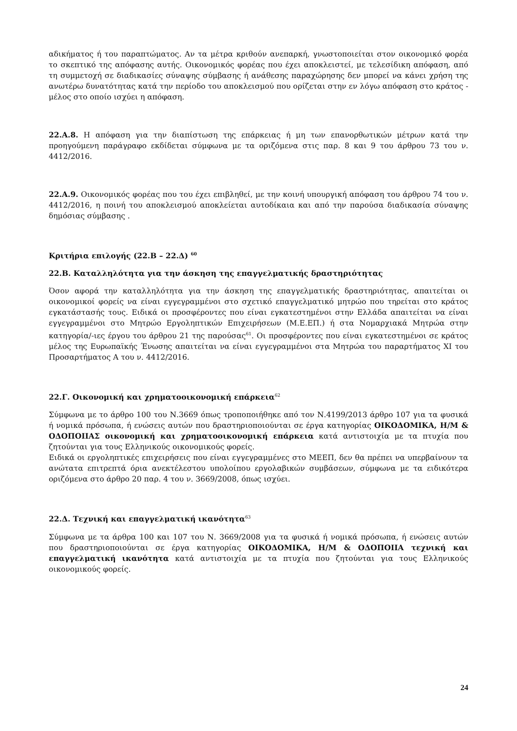αδικήματος ή του παραπτώματος. Αν τα μέτρα κριθούν ανεπαρκή, γνωστοποιείται στον οικονομικό φορέα το σκεπτικό της απόφασης αυτής. Οικονομικός φορέας που έχει αποκλειστεί, με τελεσίδικη απόφαση, από τη συμμετοχή σε διαδικασίες σύναψης σύμβασης ή ανάθεσης παραχώρησης δεν μπορεί να κάνει χρήση της ανωτέρω δυνατότητας κατά την περίοδο του αποκλεισμού που ορίζεται στην εν λόγω απόφαση στο κράτος - μέλος στο οποίο ισχύει η απόφαση.
22.Α.8. Η απόφαση για την διαπίστωση της επάρκειας ή μη των επανορθωτικών μέτρων κατά την προηγούμενη παράγραφο εκδίδεται σύμφωνα με τα οριζόμενα στις παρ. 8 και 9 του άρθρου 73 του ν. 4412/2016.
22.Α.9. Οικονομικός φορέας που του έχει επιβληθεί, με την κοινή υπουργική απόφαση του άρθρου 74 του ν. 4412/2016, η ποινή του αποκλεισμού αποκλείεται αυτοδίκαια και από την παρούσα διαδικασία σύναψης δημόσιας σύμβασης .
Κριτήρια επιλογής (22.Β – 22.Δ) <sup>60</sup>
22.Β. Καταλληλότητα για την άσκηση της επαγγελματικής δραστηριότητας
Όσον αφορά την καταλληλότητα για την άσκηση της επαγγελματικής δραστηριότητας, απαιτείται οι οικονομικοί φορείς να είναι εγγεγραμμένοι στο σχετικό επαγγελματικό μητρώο που τηρείται στο κράτος εγκατάστασής τους. Ειδικά οι προσφέροντες που είναι εγκατεστημένοι στην Ελλάδα απαιτείται να είναι εγγεγραμμένοι στο Μητρώο Εργοληπτικών Επιχειρήσεων (Μ.Ε.ΕΠ.) ή στα Νομαρχιακά Μητρώα στην κατηγορία/-ιες έργου του άρθρου 21 της παρούσας<sup>61</sup>. Οι προσφέροντες που είναι εγκατεστημένοι σε κράτος μέλος της Ευρωπαϊκής Ένωσης απαιτείται να είναι εγγεγραμμένοι στα Μητρώα του παραρτήματος XI του Προσαρτήματος Α του ν. 4412/2016.
22.Γ. Οικονομική και χρηματοοικονομική επάρκεια<sup>62</sup>
Σύμφωνα με το άρθρο 100 του Ν.3669 όπως τροποποιήθηκε από τον Ν.4199/2013 άρθρο 107 για τα φυσικά ή νομικά πρόσωπα, ή ενώσεις αυτών που δραστηριοποιούνται σε έργα κατηγορίας ΟΙΚΟΔΟΜΙΚΑ, Η/Μ & ΟΔΟΠΟΙΙΑΣ οικονομική και χρηματοοικονομική επάρκεια κατά αντιστοιχία με τα πτυχία που ζητούνται για τους Ελληνικούς οικονομικούς φορείς.
Ειδικά οι εργοληπτικές επιχειρήσεις που είναι εγγεγραμμένες στο ΜΕΕΠ, δεν θα πρέπει να υπερβαίνουν τα ανώτατα επιτρεπτά όρια ανεκτέλεστου υπολοίπου εργολαβικών συμβάσεων, σύμφωνα με τα ειδικότερα οριζόμενα στο άρθρο 20 παρ. 4 του ν. 3669/2008, όπως ισχύει.
22.Δ. Τεχνική και επαγγελματική ικανότητα<sup>63</sup>
Σύμφωνα με τα άρθρα 100 και 107 του Ν. 3669/2008 για τα φυσικά ή νομικά πρόσωπα, ή ενώσεις αυτών που δραστηριοποιούνται σε έργα κατηγορίας ΟΙΚΟΔΟΜΙΚΑ, Η/Μ & ΟΔΟΠΟΙΙΑ τεχνική και επαγγελματική ικανότητα κατά αντιστοιχία με τα πτυχία που ζητούνται για τους Ελληνικούς οικονομικούς φορείς.
24